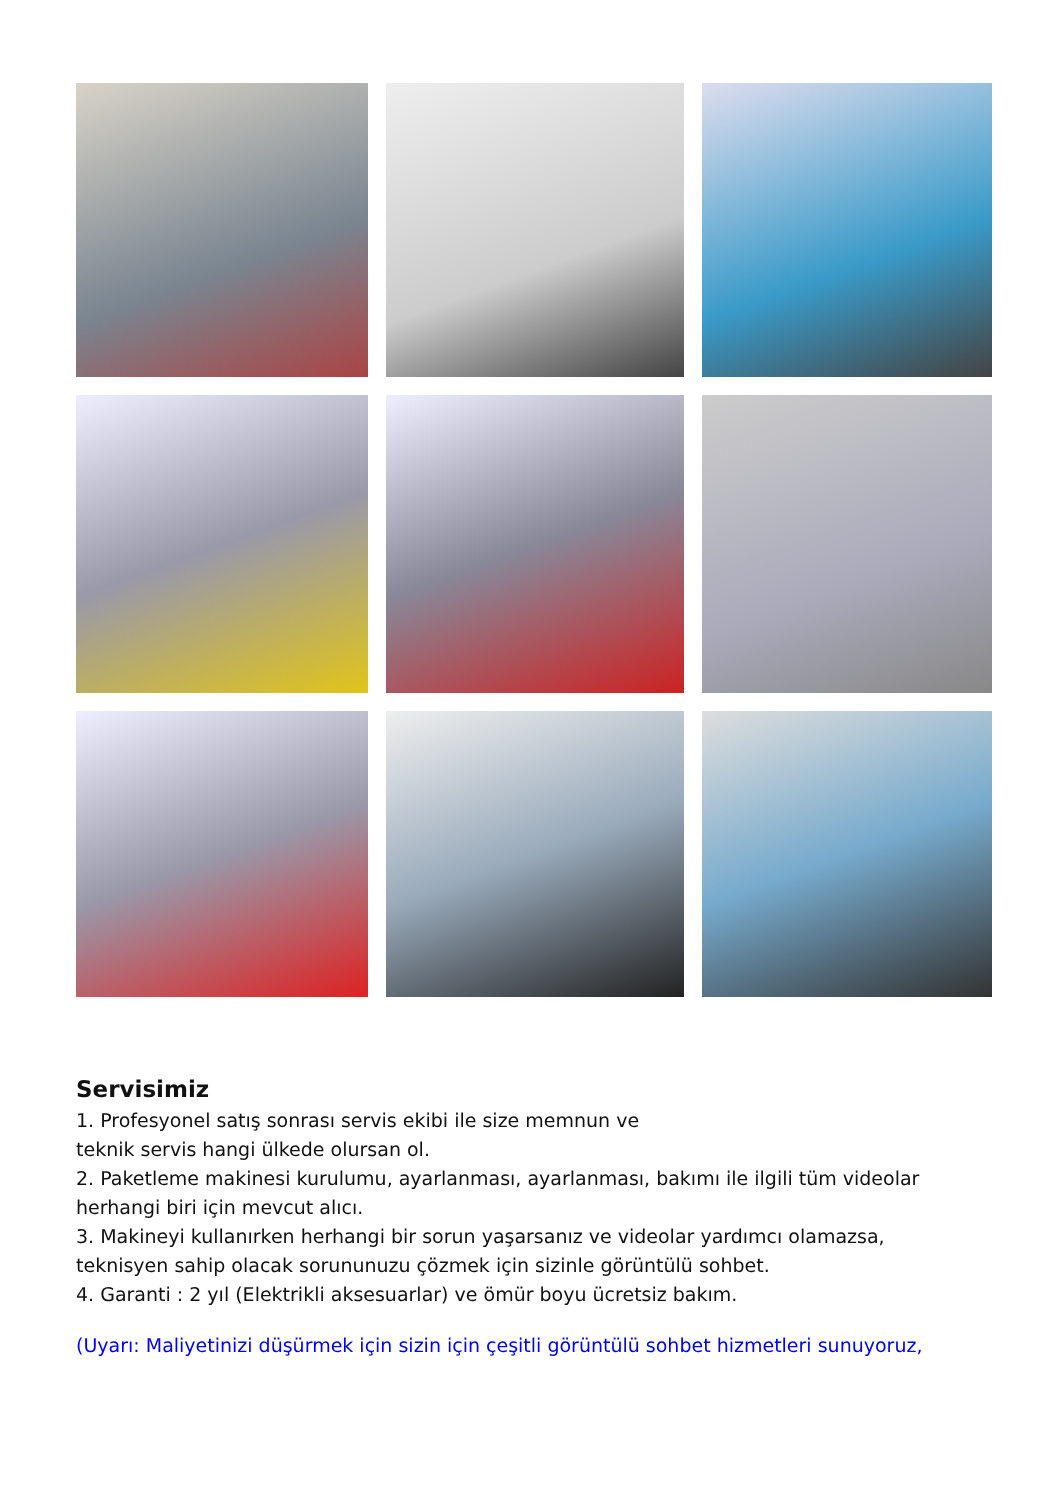Servisimiz
1. Profesyonel satış sonrası servis ekibi ile size memnun ve
teknik servis hangi ülkede olursan ol.
2. Paketleme makinesi kurulumu, ayarlanması, ayarlanması, bakımı ile ilgili tüm videolar
herhangi biri için mevcut alıcı.
3. Makineyi kullanırken herhangi bir sorun yaşarsanız ve videolar yardımcı olamazsa,
teknisyen sahip olacak sorununuzu çözmek için sizinle görüntülü sohbet.
4. Garanti : 2 yıl (Elektrikli aksesuarlar) ve ömür boyu ücretsiz bakım.
(Uyarı: Maliyetinizi düşürmek için sizin için çeşitli görüntülü sohbet hizmetleri sunuyoruz,